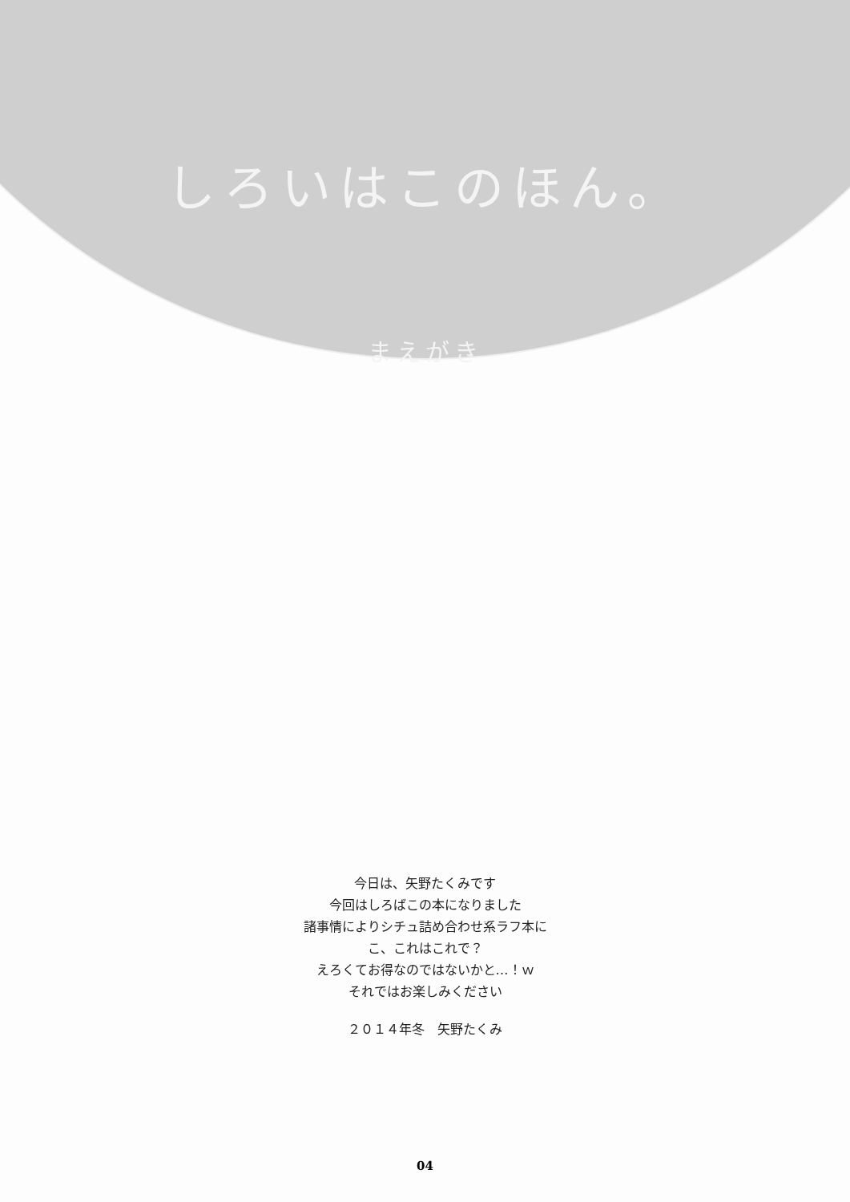しろいはこのほん。
まえがき
今日は、矢野たくみです
今回はしろばこの本になりました
諸事情によりシチュ詰め合わせ系ラフ本に
こ、これはこれで？
えろくてお得なのではないかと…！ｗ
それではお楽しみください
２０１４年冬　矢野たくみ
04